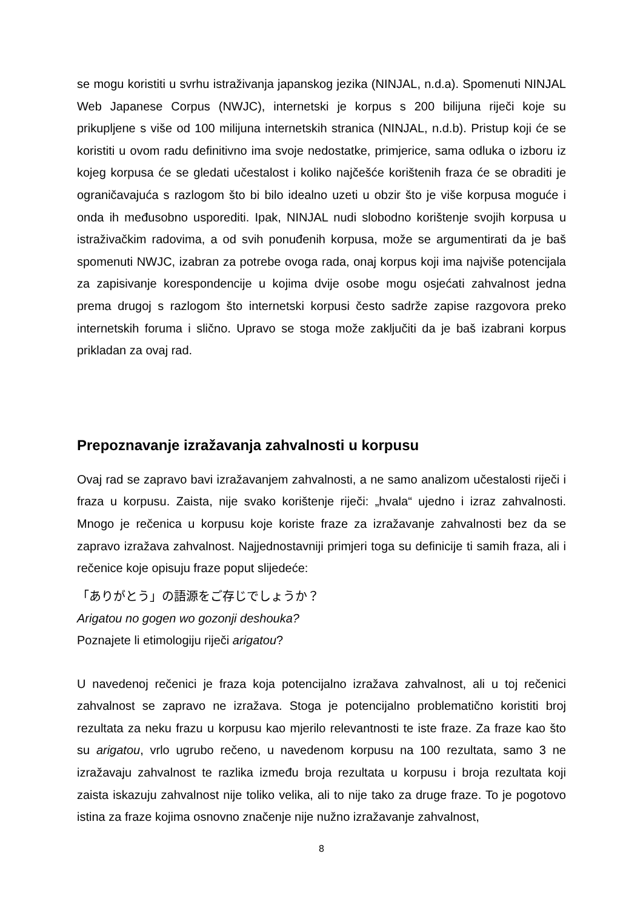se mogu koristiti u svrhu istraživanja japanskog jezika (NINJAL, n.d.a). Spomenuti NINJAL Web Japanese Corpus (NWJC), internetski je korpus s 200 bilijuna riječi koje su prikupljene s više od 100 milijuna internetskih stranica (NINJAL, n.d.b). Pristup koji će se koristiti u ovom radu definitivno ima svoje nedostatke, primjerice, sama odluka o izboru iz kojeg korpusa će se gledati učestalost i koliko najčešće korištenih fraza će se obraditi je ograničavajuća s razlogom što bi bilo idealno uzeti u obzir što je više korpusa moguće i onda ih međusobno usporediti. Ipak, NINJAL nudi slobodno korištenje svojih korpusa u istraživačkim radovima, a od svih ponuđenih korpusa, može se argumentirati da je baš spomenuti NWJC, izabran za potrebe ovoga rada, onaj korpus koji ima najviše potencijala za zapisivanje korespondencije u kojima dvije osobe mogu osjećati zahvalnost jedna prema drugoj s razlogom što internetski korpusi često sadrže zapise razgovora preko internetskih foruma i slično. Upravo se stoga može zaključiti da je baš izabrani korpus prikladan za ovaj rad.
Prepoznavanje izražavanja zahvalnosti u korpusu
Ovaj rad se zapravo bavi izražavanjem zahvalnosti, a ne samo analizom učestalosti riječi i fraza u korpusu. Zaista, nije svako korištenje riječi: „hvala“ ujedno i izraz zahvalnosti. Mnogo je rečenica u korpusu koje koriste fraze za izražavanje zahvalnosti bez da se zapravo izražava zahvalnost. Najjednostavniji primjeri toga su definicije ti samih fraza, ali i rečenice koje opisuju fraze poput slijedeće:
「ありがとう」の語源をご存じでしょうか？
Arigatou no gogen wo gozonji deshouka?
Poznajete li etimologiju riječi arigatou?
U navedenoj rečenici je fraza koja potencijalno izražava zahvalnost, ali u toj rečenici zahvalnost se zapravo ne izražava. Stoga je potencijalno problematično koristiti broj rezultata za neku frazu u korpusu kao mjerilo relevantnosti te iste fraze. Za fraze kao što su arigatou, vrlo ugrubo rečeno, u navedenom korpusu na 100 rezultata, samo 3 ne izražavaju zahvalnost te razlika između broja rezultata u korpusu i broja rezultata koji zaista iskazuju zahvalnost nije toliko velika, ali to nije tako za druge fraze. To je pogotovo istina za fraze kojima osnovno značenje nije nužno izražavanje zahvalnost,
8